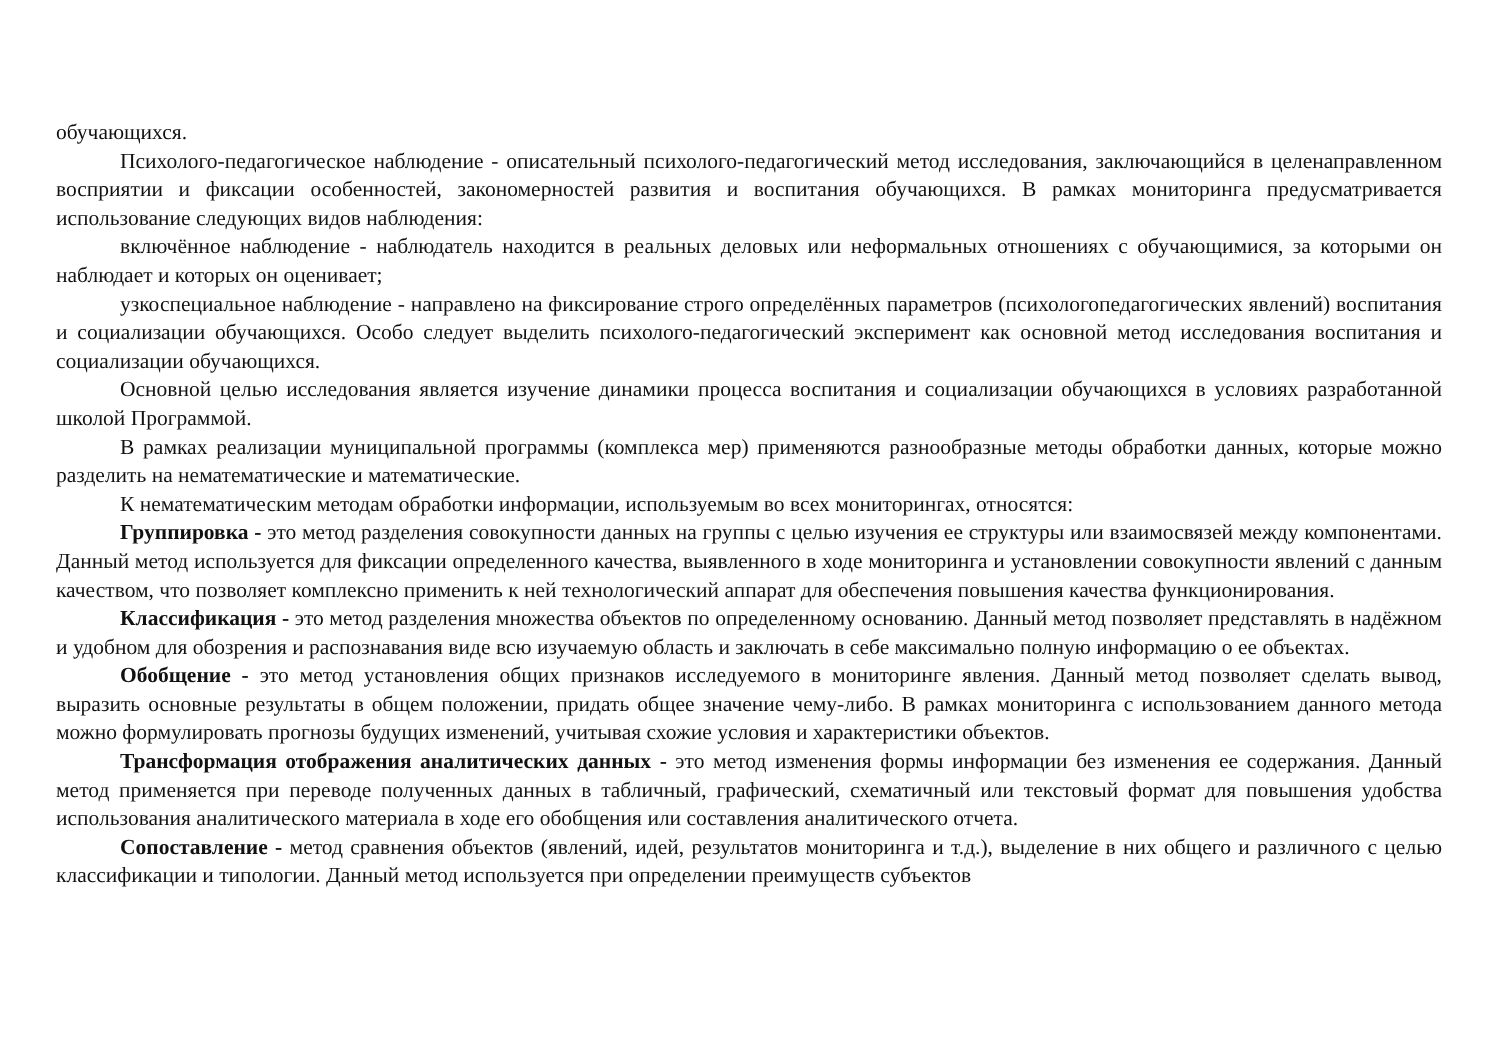обучающихся.
Психолого-педагогическое наблюдение - описательный психолого-педагогический метод исследования, заключающийся в целенаправленном восприятии и фиксации особенностей, закономерностей развития и воспитания обучающихся. В рамках мониторинга предусматривается использование следующих видов наблюдения:
включённое наблюдение - наблюдатель находится в реальных деловых или неформальных отношениях с обучающимися, за которыми он наблюдает и которых он оценивает;
узкоспециальное наблюдение - направлено на фиксирование строго определённых параметров (психологопедагогических явлений) воспитания и социализации обучающихся. Особо следует выделить психолого-педагогический эксперимент как основной метод исследования воспитания и социализации обучающихся.
Основной целью исследования является изучение динамики процесса воспитания и социализации обучающихся в условиях разработанной школой Программой.
В рамках реализации муниципальной программы (комплекса мер) применяются разнообразные методы обработки данных, которые можно разделить на нематематические и математические.
К нематематическим методам обработки информации, используемым во всех мониторингах, относятся:
Группировка - это метод разделения совокупности данных на группы с целью изучения ее структуры или взаимосвязей между компонентами. Данный метод используется для фиксации определенного качества, выявленного в ходе мониторинга и установлении совокупности явлений с данным качеством, что позволяет комплексно применить к ней технологический аппарат для обеспечения повышения качества функционирования.
Классификация - это метод разделения множества объектов по определенному основанию. Данный метод позволяет представлять в надёжном и удобном для обозрения и распознавания виде всю изучаемую область и заключать в себе максимально полную информацию о ее объектах.
Обобщение - это метод установления общих признаков исследуемого в мониторинге явления. Данный метод позволяет сделать вывод, выразить основные результаты в общем положении, придать общее значение чему-либо. В рамках мониторинга с использованием данного метода можно формулировать прогнозы будущих изменений, учитывая схожие условия и характеристики объектов.
Трансформация отображения аналитических данных - это метод изменения формы информации без изменения ее содержания. Данный метод применяется при переводе полученных данных в табличный, графический, схематичный или текстовый формат для повышения удобства использования аналитического материала в ходе его обобщения или составления аналитического отчета.
Сопоставление - метод сравнения объектов (явлений, идей, результатов мониторинга и т.д.), выделение в них общего и различного с целью классификации и типологии. Данный метод используется при определении преимуществ субъектов